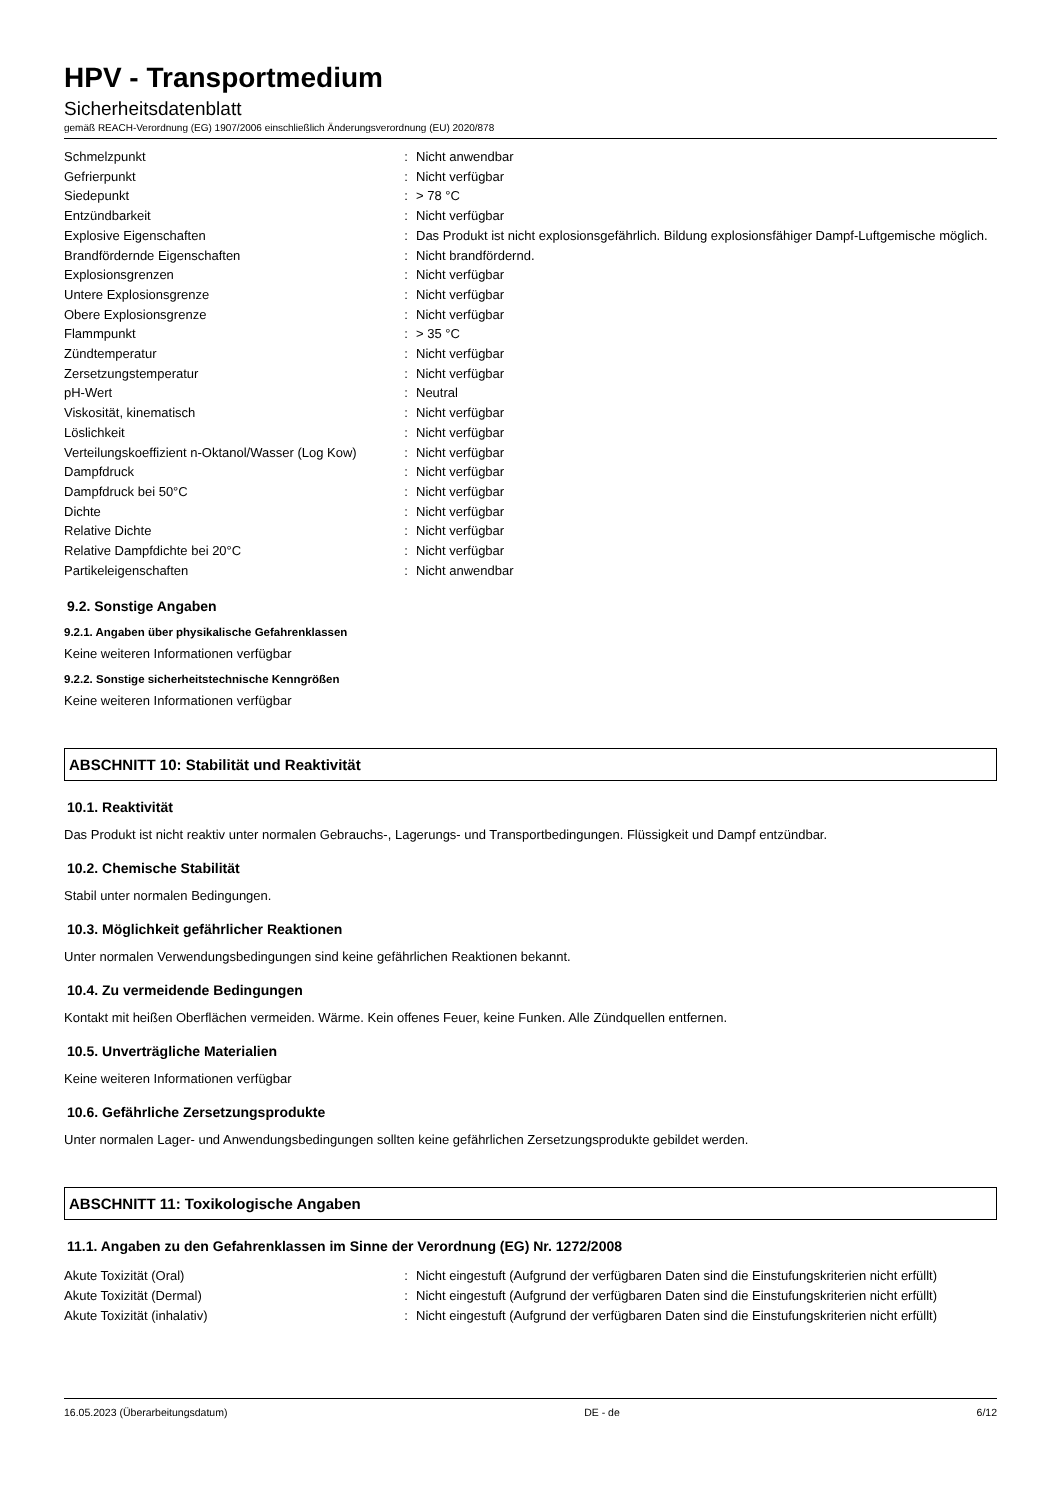HPV - Transportmedium
Sicherheitsdatenblatt
gemäß REACH-Verordnung (EG) 1907/2006 einschließlich Änderungsverordnung (EU) 2020/878
| Schmelzpunkt | : | Nicht anwendbar |
| Gefrierpunkt | : | Nicht verfügbar |
| Siedepunkt | : | > 78 °C |
| Entzündbarkeit | : | Nicht verfügbar |
| Explosive Eigenschaften | : | Das Produkt ist nicht explosionsgefährlich. Bildung explosionsfähiger Dampf-Luftgemische möglich. |
| Brandfördernde Eigenschaften | : | Nicht brandfördernd. |
| Explosionsgrenzen | : | Nicht verfügbar |
| Untere Explosionsgrenze | : | Nicht verfügbar |
| Obere Explosionsgrenze | : | Nicht verfügbar |
| Flammpunkt | : | > 35 °C |
| Zündtemperatur | : | Nicht verfügbar |
| Zersetzungstemperatur | : | Nicht verfügbar |
| pH-Wert | : | Neutral |
| Viskosität, kinematisch | : | Nicht verfügbar |
| Löslichkeit | : | Nicht verfügbar |
| Verteilungskoeffizient n-Oktanol/Wasser (Log Kow) | : | Nicht verfügbar |
| Dampfdruck | : | Nicht verfügbar |
| Dampfdruck bei 50°C | : | Nicht verfügbar |
| Dichte | : | Nicht verfügbar |
| Relative Dichte | : | Nicht verfügbar |
| Relative Dampfdichte bei 20°C | : | Nicht verfügbar |
| Partikeleigenschaften | : | Nicht anwendbar |
9.2. Sonstige Angaben
9.2.1. Angaben über physikalische Gefahrenklassen
Keine weiteren Informationen verfügbar
9.2.2. Sonstige sicherheitstechnische Kenngrößen
Keine weiteren Informationen verfügbar
ABSCHNITT 10: Stabilität und Reaktivität
10.1. Reaktivität
Das Produkt ist nicht reaktiv unter normalen Gebrauchs-, Lagerungs- und Transportbedingungen. Flüssigkeit und Dampf entzündbar.
10.2. Chemische Stabilität
Stabil unter normalen Bedingungen.
10.3. Möglichkeit gefährlicher Reaktionen
Unter normalen Verwendungsbedingungen sind keine gefährlichen Reaktionen bekannt.
10.4. Zu vermeidende Bedingungen
Kontakt mit heißen Oberflächen vermeiden. Wärme. Kein offenes Feuer, keine Funken. Alle Zündquellen entfernen.
10.5. Unverträgliche Materialien
Keine weiteren Informationen verfügbar
10.6. Gefährliche Zersetzungsprodukte
Unter normalen Lager- und Anwendungsbedingungen sollten keine gefährlichen Zersetzungsprodukte gebildet werden.
ABSCHNITT 11: Toxikologische Angaben
11.1. Angaben zu den Gefahrenklassen im Sinne der Verordnung (EG) Nr. 1272/2008
| Akute Toxizität (Oral) | : | Nicht eingestuft (Aufgrund der verfügbaren Daten sind die Einstufungskriterien nicht erfüllt) |
| Akute Toxizität (Dermal) | : | Nicht eingestuft (Aufgrund der verfügbaren Daten sind die Einstufungskriterien nicht erfüllt) |
| Akute Toxizität (inhalativ) | : | Nicht eingestuft (Aufgrund der verfügbaren Daten sind die Einstufungskriterien nicht erfüllt) |
16.05.2023 (Überarbeitungsdatum) DE - de 6/12